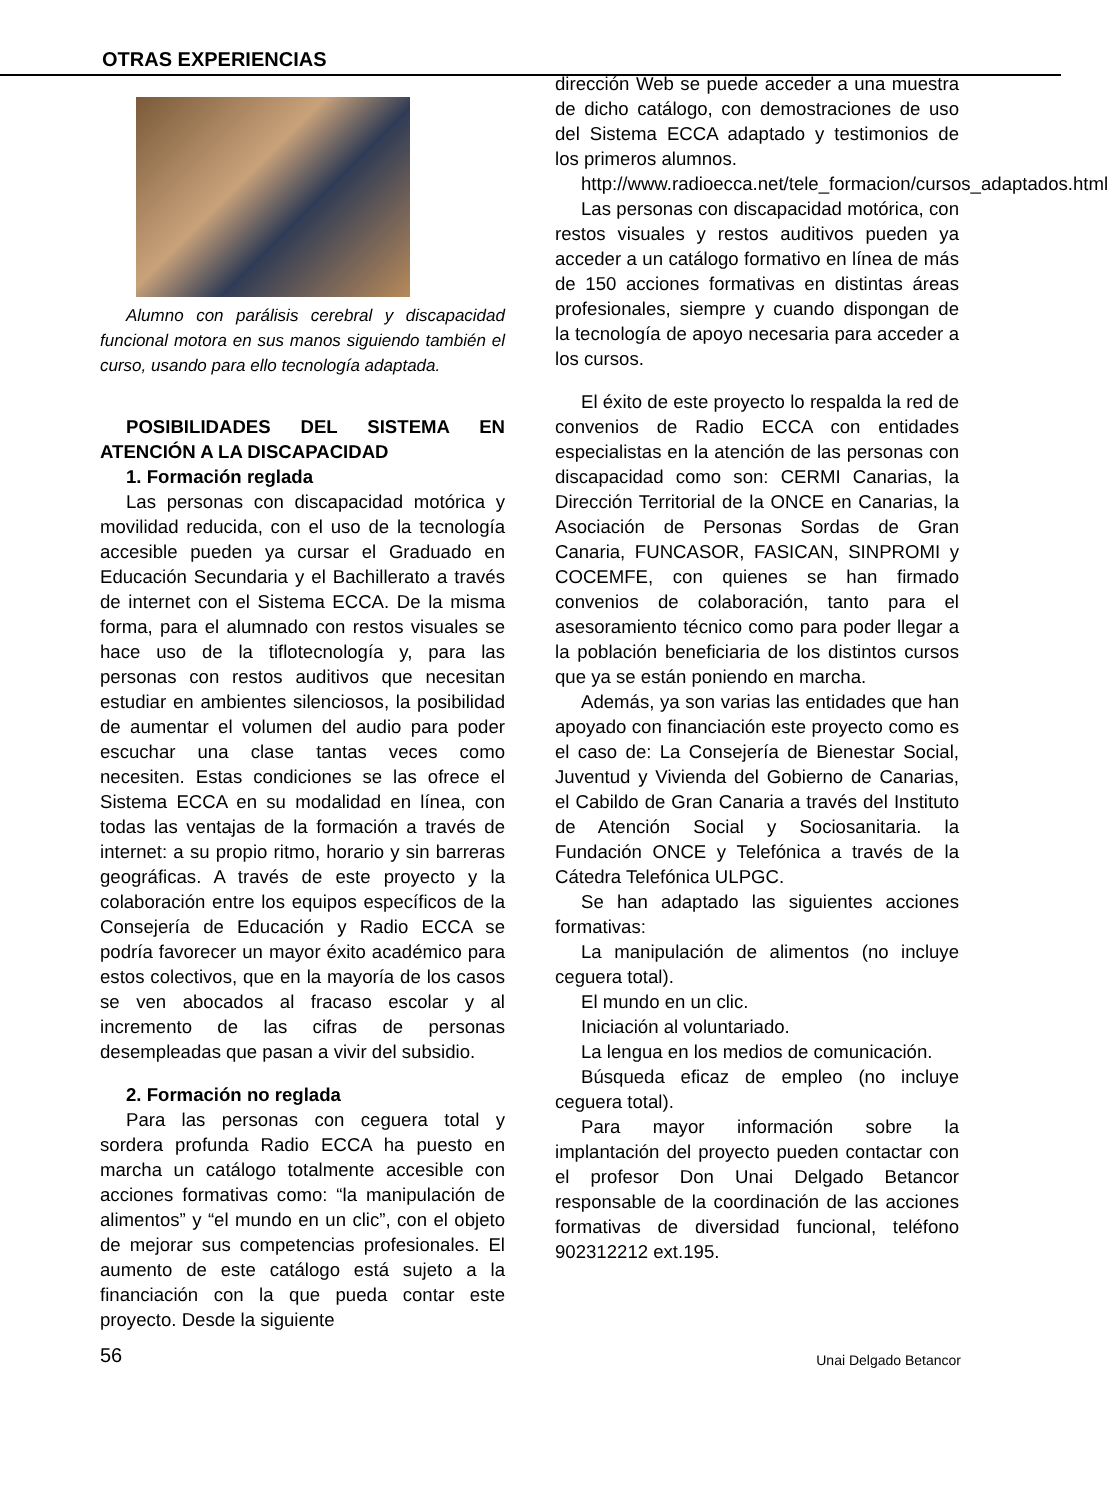OTRAS EXPERIENCIAS
Alumno con parálisis cerebral y discapacidad funcional motora en sus manos siguiendo también el curso, usando para ello tecnología adaptada.
POSIBILIDADES DEL SISTEMA EN ATENCIÓN A LA DISCAPACIDAD
1. Formación reglada
Las personas con discapacidad motórica y movilidad reducida, con el uso de la tecnología accesible pueden ya cursar el Graduado en Educación Secundaria y el Bachillerato a través de internet con el Sistema ECCA. De la misma forma, para el alumnado con restos visuales se hace uso de la tiflotecnología y, para las personas con restos auditivos que necesitan estudiar en ambientes silenciosos, la posibilidad de aumentar el volumen del audio para poder escuchar una clase tantas veces como necesiten. Estas condiciones se las ofrece el Sistema ECCA en su modalidad en línea, con todas las ventajas de la formación a través de internet: a su propio ritmo, horario y sin barreras geográficas. A través de este proyecto y la colaboración entre los equipos específicos de la Consejería de Educación y Radio ECCA se podría favorecer un mayor éxito académico para estos colectivos, que en la mayoría de los casos se ven abocados al fracaso escolar y al incremento de las cifras de personas desempleadas que pasan a vivir del subsidio.
2. Formación no reglada
Para las personas con ceguera total y sordera profunda Radio ECCA ha puesto en marcha un catálogo totalmente accesible con acciones formativas como: “la manipulación de alimentos” y “el mundo en un clic”, con el objeto de mejorar sus competencias profesionales. El aumento de este catálogo está sujeto a la financiación con la que pueda contar este proyecto. Desde la siguiente
dirección Web se puede acceder a una muestra de dicho catálogo, con demostraciones de uso del Sistema ECCA adaptado y testimonios de los primeros alumnos.
http://www.radioecca.net/tele_formacion/cursos_adaptados.html
Las personas con discapacidad motórica, con restos visuales y restos auditivos pueden ya acceder a un catálogo formativo en línea de más de 150 acciones formativas en distintas áreas profesionales, siempre y cuando dispongan de la tecnología de apoyo necesaria para acceder a los cursos.
El éxito de este proyecto lo respalda la red de convenios de Radio ECCA con entidades especialistas en la atención de las personas con discapacidad como son: CERMI Canarias, la Dirección Territorial de la ONCE en Canarias, la Asociación de Personas Sordas de Gran Canaria, FUNCASOR, FASICAN, SINPROMI y COCEMFE, con quienes se han firmado convenios de colaboración, tanto para el asesoramiento técnico como para poder llegar a la población beneficiaria de los distintos cursos que ya se están poniendo en marcha.
Además, ya son varias las entidades que han apoyado con financiación este proyecto como es el caso de: La Consejería de Bienestar Social, Juventud y Vivienda del Gobierno de Canarias, el Cabildo de Gran Canaria a través del Instituto de Atención Social y Sociosanitaria. la Fundación ONCE y Telefónica a través de la Cátedra Telefónica ULPGC.
Se han adaptado las siguientes acciones formativas:
La manipulación de alimentos (no incluye ceguera total).
El mundo en un clic.
Iniciación al voluntariado.
La lengua en los medios de comunicación.
Búsqueda eficaz de empleo (no incluye ceguera total).
Para mayor información sobre la implantación del proyecto pueden contactar con el profesor Don Unai Delgado Betancor responsable de la coordinación de las acciones formativas de diversidad funcional, teléfono 902312212 ext.195.
56 Unai Delgado Betancor